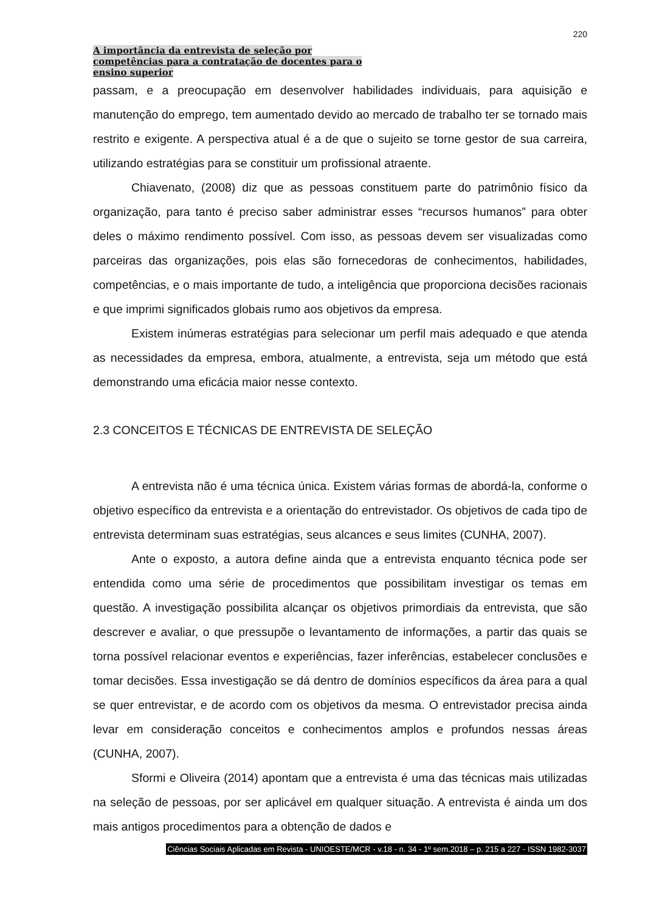220
A importância da entrevista de seleção por
competências para a contratação de docentes para o
ensino superior
passam, e a preocupação em desenvolver habilidades individuais, para aquisição e manutenção do emprego, tem aumentado devido ao mercado de trabalho ter se tornado mais restrito e exigente. A perspectiva atual é a de que o sujeito se torne gestor de sua carreira, utilizando estratégias para se constituir um profissional atraente.
Chiavenato, (2008) diz que as pessoas constituem parte do patrimônio físico da organização, para tanto é preciso saber administrar esses “recursos humanos” para obter deles o máximo rendimento possível. Com isso, as pessoas devem ser visualizadas como parceiras das organizações, pois elas são fornecedoras de conhecimentos, habilidades, competências, e o mais importante de tudo, a inteligência que proporciona decisões racionais e que imprimi significados globais rumo aos objetivos da empresa.
Existem inúmeras estratégias para selecionar um perfil mais adequado e que atenda as necessidades da empresa, embora, atualmente, a entrevista, seja um método que está demonstrando uma eficácia maior nesse contexto.
2.3 CONCEITOS E TÉCNICAS DE ENTREVISTA DE SELEÇÃO
A entrevista não é uma técnica única. Existem várias formas de abordá-la, conforme o objetivo específico da entrevista e a orientação do entrevistador. Os objetivos de cada tipo de entrevista determinam suas estratégias, seus alcances e seus limites (CUNHA, 2007).
Ante o exposto, a autora define ainda que a entrevista enquanto técnica pode ser entendida como uma série de procedimentos que possibilitam investigar os temas em questão. A investigação possibilita alcançar os objetivos primordiais da entrevista, que são descrever e avaliar, o que pressupõe o levantamento de informações, a partir das quais se torna possível relacionar eventos e experiências, fazer inferências, estabelecer conclusões e tomar decisões. Essa investigação se dá dentro de domínios específicos da área para a qual se quer entrevistar, e de acordo com os objetivos da mesma. O entrevistador precisa ainda levar em consideração conceitos e conhecimentos amplos e profundos nessas áreas (CUNHA, 2007).
Sformi e Oliveira (2014) apontam que a entrevista é uma das técnicas mais utilizadas na seleção de pessoas, por ser aplicável em qualquer situação. A entrevista é ainda um dos mais antigos procedimentos para a obtenção de dados e
Ciências Sociais Aplicadas em Revista - UNIOESTE/MCR - v.18 - n. 34 - 1º sem.2018 – p. 215 a 227 - ISSN 1982-3037